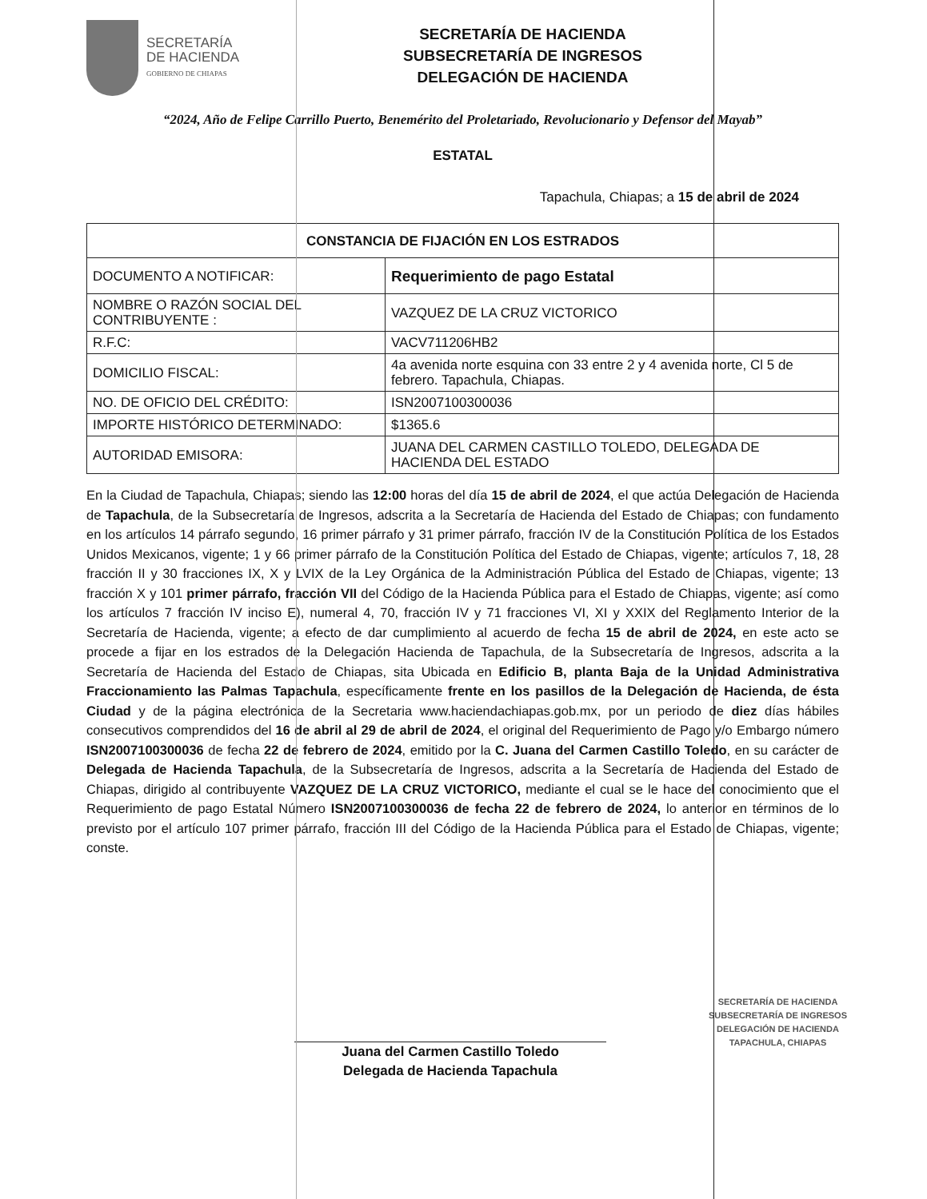SECRETARÍA
DE HACIENDA
GOBIERNO DE CHIAPAS
SECRETARÍA DE HACIENDA
SUBSECRETARÍA DE INGRESOS
DELEGACIÓN DE HACIENDA
“2024, Año de Felipe Carrillo Puerto, Benemérito del Proletariado, Revolucionario y Defensor del Mayab”
ESTATAL
Tapachula, Chiapas; a 15 de abril de 2024
| CONSTANCIA DE FIJACIÓN EN LOS ESTRADOS | |
| --- | --- |
| DOCUMENTO A NOTIFICAR: | Requerimiento de pago Estatal |
| NOMBRE O RAZÓN SOCIAL DEL CONTRIBUYENTE : | VAZQUEZ DE LA CRUZ VICTORICO |
| R.F.C: | VACV711206HB2 |
| DOMICILIO FISCAL: | 4a avenida norte esquina con 33 entre 2 y 4 avenida norte, Cl 5 de febrero. Tapachula, Chiapas. |
| NO. DE OFICIO DEL CRÉDITO: | ISN2007100300036 |
| IMPORTE HISTÓRICO DETERMINADO: | $1365.6 |
| AUTORIDAD EMISORA: | JUANA DEL CARMEN CASTILLO TOLEDO, DELEGADA DE HACIENDA DEL ESTADO |
En la Ciudad de Tapachula, Chiapas; siendo las 12:00 horas del día 15 de abril de 2024, el que actúa Delegación de Hacienda de Tapachula, de la Subsecretaría de Ingresos, adscrita a la Secretaría de Hacienda del Estado de Chiapas; con fundamento en los artículos 14 párrafo segundo, 16 primer párrafo y 31 primer párrafo, fracción IV de la Constitución Política de los Estados Unidos Mexicanos, vigente; 1 y 66 primer párrafo de la Constitución Política del Estado de Chiapas, vigente; artículos 7, 18, 28 fracción II y 30 fracciones IX, X y LVIX de la Ley Orgánica de la Administración Pública del Estado de Chiapas, vigente; 13 fracción X y 101 primer párrafo, fracción VII del Código de la Hacienda Pública para el Estado de Chiapas, vigente; así como los artículos 7 fracción IV inciso E), numeral 4, 70, fracción IV y 71 fracciones VI, XI y XXIX del Reglamento Interior de la Secretaría de Hacienda, vigente; a efecto de dar cumplimiento al acuerdo de fecha 15 de abril de 2024, en este acto se procede a fijar en los estrados de la Delegación Hacienda de Tapachula, de la Subsecretaría de Ingresos, adscrita a la Secretaría de Hacienda del Estado de Chiapas, sita Ubicada en Edificio B, planta Baja de la Unidad Administrativa Fraccionamiento las Palmas Tapachula, específicamente frente en los pasillos de la Delegación de Hacienda, de ésta Ciudad y de la página electrónica de la Secretaria www.haciendachiapas.gob.mx, por un periodo de diez días hábiles consecutivos comprendidos del 16 de abril al 29 de abril de 2024, el original del Requerimiento de Pago y/o Embargo número ISN2007100300036 de fecha 22 de febrero de 2024, emitido por la C. Juana del Carmen Castillo Toledo, en su carácter de Delegada de Hacienda Tapachula, de la Subsecretaría de Ingresos, adscrita a la Secretaría de Hacienda del Estado de Chiapas, dirigido al contribuyente VAZQUEZ DE LA CRUZ VICTORICO, mediante el cual se le hace del conocimiento que el Requerimiento de pago Estatal Número ISN2007100300036 de fecha 22 de febrero de 2024, lo anterior en términos de lo previsto por el artículo 107 primer párrafo, fracción III del Código de la Hacienda Pública para el Estado de Chiapas, vigente; conste.
Juana del Carmen Castillo Toledo
Delegada de Hacienda Tapachula
SECRETARÍA DE HACIENDA
SUBSECRETARÍA DE INGRESOS
DELEGACIÓN DE HACIENDA
TAPACHULA, CHIAPAS